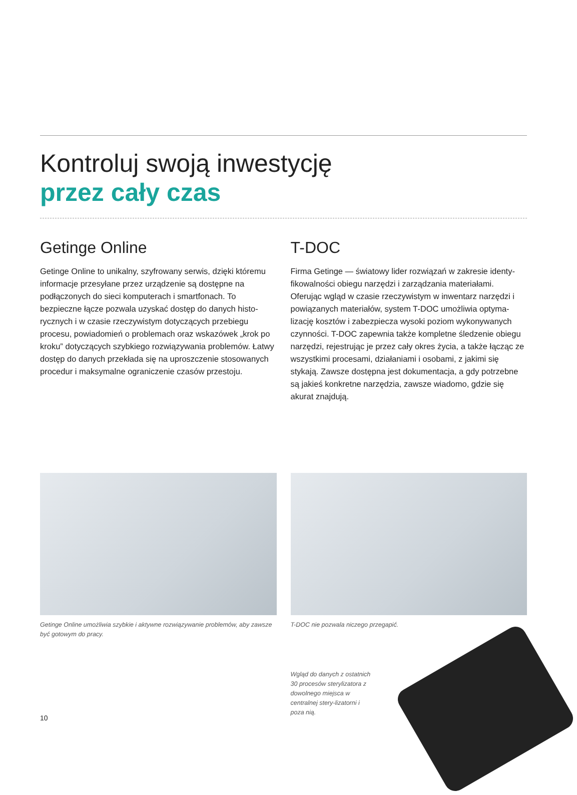Kontroluj swoją inwestycję
przez cały czas
Getinge Online
Getinge Online to unikalny, szyfrowany serwis, dzięki któremu informacje przesyłane przez urządzenie są dostępne na podłączonych do sieci komputerach i smartfonach. To bezpieczne łącze pozwala uzyskać dostęp do danych histo-rycznych i w czasie rzeczywistym dotyczących przebiegu procesu, powiadomień o problemach oraz wskazówek „krok po kroku” dotyczących szybkiego rozwiązywania problemów. Łatwy dostęp do danych przekłada się na uproszczenie stosowanych procedur i maksymalne ograniczenie czasów przestoju.
T-DOC
Firma Getinge — światowy lider rozwiązań w zakresie identy-fikowalności obiegu narzędzi i zarządzania materiałami. Oferując wgląd w czasie rzeczywistym w inwentarz narzędzi i powiązanych materiałów, system T-DOC umożliwia optyma-lizację kosztów i zabezpiecza wysoki poziom wykonywanych czynności. T-DOC zapewnia także kompletne śledzenie obiegu narzędzi, rejestrując je przez cały okres życia, a także łącząc ze wszystkimi procesami, działaniami i osobami, z jakimi się stykają. Zawsze dostępna jest dokumentacja, a gdy potrzebne są jakieś konkretne narzędzia, zawsze wiadomo, gdzie się akurat znajdują.
Getinge Online umożliwia szybkie i aktywne rozwiązywanie problemów, aby zawsze być gotowym do pracy.
T-DOC nie pozwala niczego przegapić.
Wgląd do danych z ostatnich 30 procesów sterylizatora z dowolnego miejsca w centralnej stery-lizatorni i poza nią.
10